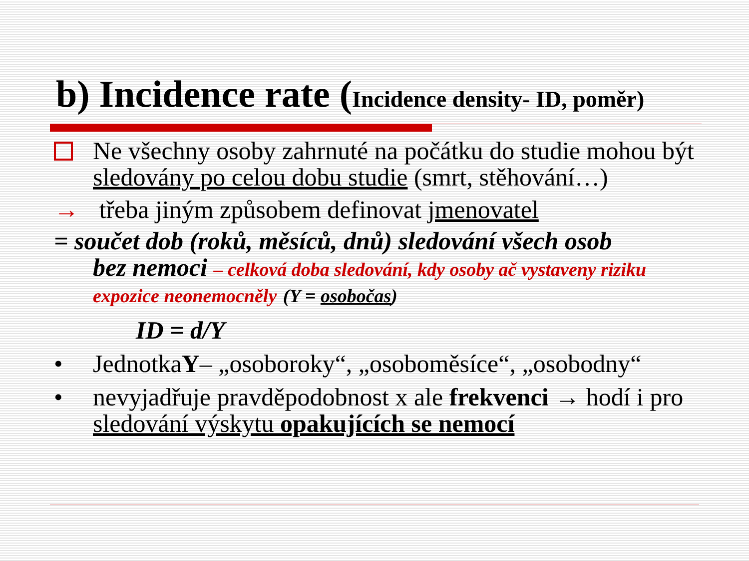b) Incidence rate (Incidence density- ID, poměr)
Ne všechny osoby zahrnuté na počátku do studie mohou být sledovány po celou dobu studie (smrt, stěhování…)
→ třeba jiným způsobem definovat jmenovatel
= součet dob (roků, měsíců, dnů) sledování všech osob
bez nemoci – celková doba sledování, kdy osoby ač vystaveny riziku expozice neonemocněly (Y = osobočas)
ID = d/Y
• JednotkaY– „osoboroky“, „osoboměsíce“, „osobodny“
• nevyjadřuje pravděpodobnost x ale frekvenci → hodí i pro sledování výskytu opakujících se nemocí